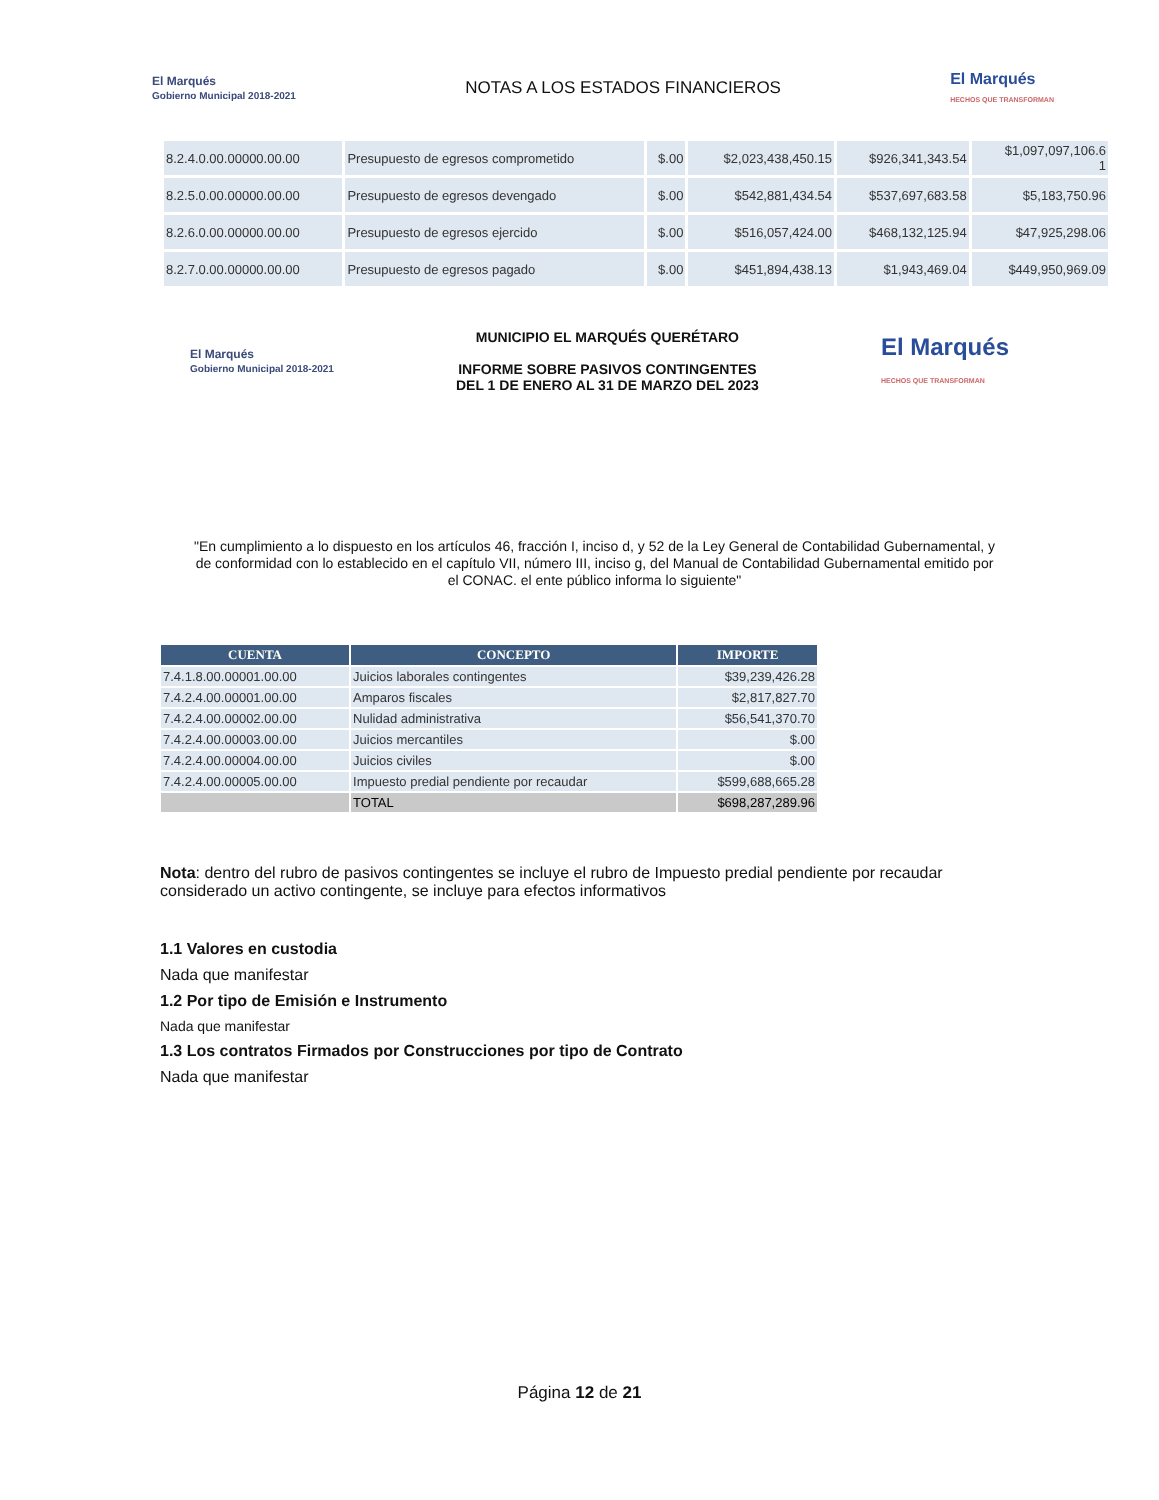El Marqués
Gobierno Municipal 2018-2021
NOTAS A LOS ESTADOS FINANCIEROS
El Marqués
HECHOS QUE TRANSFORMAN
| 8.2.4.0.00.00000.00.00 | Presupuesto de egresos comprometido | $.00 | $2,023,438,450.15 | $926,341,343.54 | $1,097,097,106.6 1 |
| 8.2.5.0.00.00000.00.00 | Presupuesto de egresos devengado | $.00 | $542,881,434.54 | $537,697,683.58 | $5,183,750.96 |
| 8.2.6.0.00.00000.00.00 | Presupuesto de egresos ejercido | $.00 | $516,057,424.00 | $468,132,125.94 | $47,925,298.06 |
| 8.2.7.0.00.00000.00.00 | Presupuesto de egresos pagado | $.00 | $451,894,438.13 | $1,943,469.04 | $449,950,969.09 |
El Marqués
Gobierno Municipal 2018-2021
MUNICIPIO EL MARQUÉS QUERÉTARO
INFORME SOBRE PASIVOS CONTINGENTES
DEL 1 DE ENERO AL 31 DE MARZO DEL 2023
El Marqués
HECHOS QUE TRANSFORMAN
"En cumplimiento a lo dispuesto en los artículos 46, fracción I, inciso d, y 52 de la Ley General de Contabilidad Gubernamental, y de conformidad con lo establecido en el capítulo VII, número III, inciso g, del Manual de Contabilidad Gubernamental emitido por el CONAC. el ente público informa lo siguiente"
| CUENTA | CONCEPTO | IMPORTE |
| --- | --- | --- |
| 7.4.1.8.00.00001.00.00 | Juicios laborales contingentes | $39,239,426.28 |
| 7.4.2.4.00.00001.00.00 | Amparos fiscales | $2,817,827.70 |
| 7.4.2.4.00.00002.00.00 | Nulidad administrativa | $56,541,370.70 |
| 7.4.2.4.00.00003.00.00 | Juicios mercantiles | $.00 |
| 7.4.2.4.00.00004.00.00 | Juicios civiles | $.00 |
| 7.4.2.4.00.00005.00.00 | Impuesto predial pendiente por recaudar | $599,688,665.28 |
| | TOTAL | $698,287,289.96 |
Nota: dentro del rubro de pasivos contingentes se incluye el rubro de Impuesto predial pendiente por recaudar considerado un activo contingente, se incluye para efectos informativos
1.1 Valores en custodia
Nada que manifestar
1.2 Por tipo de Emisión e Instrumento
Nada que manifestar
1.3 Los contratos Firmados por Construcciones por tipo de Contrato
Nada que manifestar
Página 12 de 21